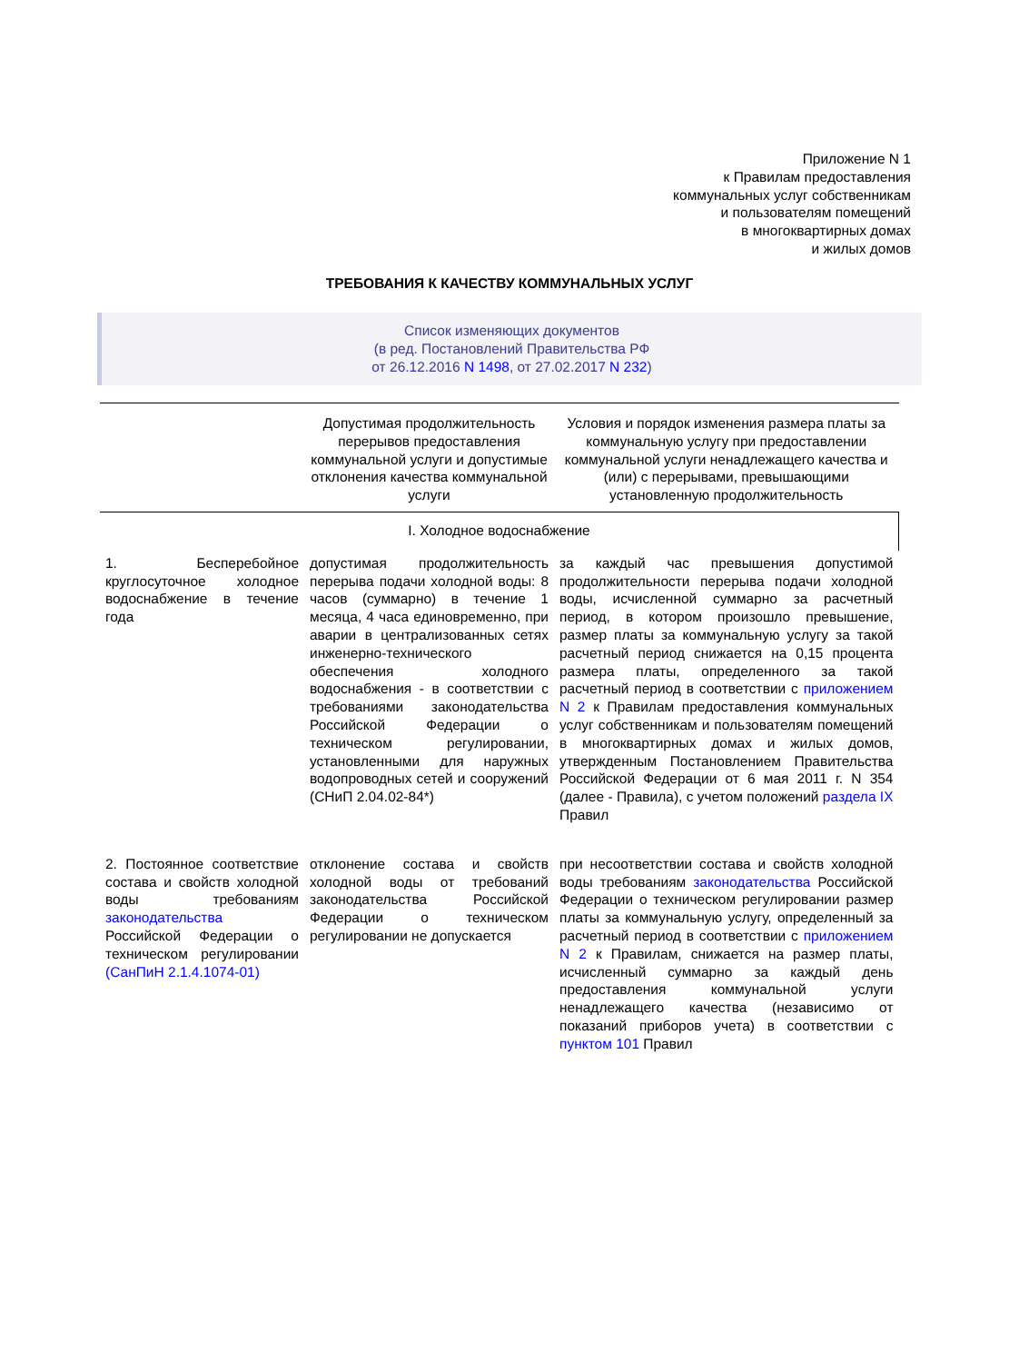Приложение N 1
к Правилам предоставления
коммунальных услуг собственникам
и пользователям помещений
в многоквартирных домах
и жилых домов
ТРЕБОВАНИЯ К КАЧЕСТВУ КОММУНАЛЬНЫХ УСЛУГ
Список изменяющих документов
(в ред. Постановлений Правительства РФ
от 26.12.2016 N 1498, от 27.02.2017 N 232)
| | Допустимая продолжительность перерывов предоставления коммунальной услуги и допустимые отклонения качества коммунальной услуги | Условия и порядок изменения размера платы за коммунальную услугу при предоставлении коммунальной услуги ненадлежащего качества и (или) с перерывами, превышающими установленную продолжительность |
| --- | --- | --- |
| I. Холодное водоснабжение | | |
| 1. Бесперебойное круглосуточное холодное водоснабжение в течение года | допустимая продолжительность перерыва подачи холодной воды: 8 часов (суммарно) в течение 1 месяца, 4 часа единовременно, при аварии в централизованных сетях инженерно-технического обеспечения холодного водоснабжения - в соответствии с требованиями законодательства Российской Федерации о техническом регулировании, установленными для наружных водопроводных сетей и сооружений (СНиП 2.04.02-84*) | за каждый час превышения допустимой продолжительности перерыва подачи холодной воды, исчисленной суммарно за расчетный период, в котором произошло превышение, размер платы за коммунальную услугу за такой расчетный период снижается на 0,15 процента размера платы, определенного за такой расчетный период в соответствии с приложением N 2 к Правилам предоставления коммунальных услуг собственникам и пользователям помещений в многоквартирных домах и жилых домов, утвержденным Постановлением Правительства Российской Федерации от 6 мая 2011 г. N 354 (далее - Правила), с учетом положений раздела IX Правил |
| 2. Постоянное соответствие состава и свойств холодной воды требованиям законодательства Российской Федерации о техническом регулировании (СанПиН 2.1.4.1074-01) | отклонение состава и свойств холодной воды от требований законодательства Российской Федерации о техническом регулировании не допускается | при несоответствии состава и свойств холодной воды требованиям законодательства Российской Федерации о техническом регулировании размер платы за коммунальную услугу, определенный за расчетный период в соответствии с приложением N 2 к Правилам, снижается на размер платы, исчисленный суммарно за каждый день предоставления коммунальной услуги ненадлежащего качества (независимо от показаний приборов учета) в соответствии с пунктом 101 Правил |